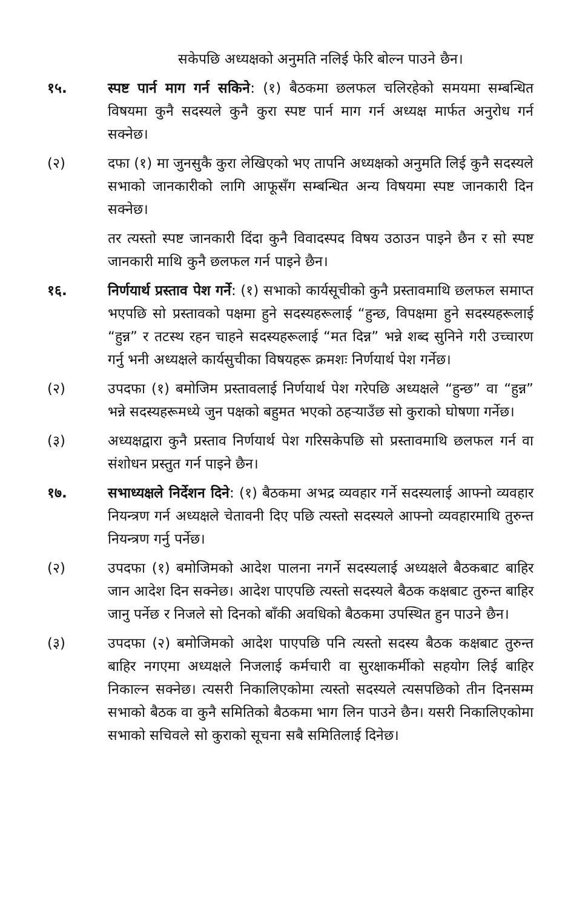सकेपछि अध्यक्षको अनुमति नलिई फेरि बोल्न पाउने छैन।
१५. स्पष्ट पार्न माग गर्न सकिने: (१) बैठकमा छलफल चलिरहेको समयमा सम्बन्धित विषयमा कुनै सदस्यले कुनै कुरा स्पष्ट पार्न माग गर्न अध्यक्ष मार्फत अनुरोध गर्न सक्नेछ।
(२) दफा (१) मा जुनसुकै कुरा लेखिएको भए तापनि अध्यक्षको अनुमति लिई कुनै सदस्यले सभाको जानकारीको लागि आफूसँग सम्बन्धित अन्य विषयमा स्पष्ट जानकारी दिन सक्नेछ।
तर त्यस्तो स्पष्ट जानकारी दिंदा कुनै विवादस्पद विषय उठाउन पाइने छैन र सो स्पष्ट जानकारी माथि कुनै छलफल गर्न पाइने छैन।
१६. निर्णयार्थ प्रस्ताव पेश गर्ने: (१) सभाको कार्यसूचीको कुनै प्रस्तावमाथि छलफल समाप्त भएपछि सो प्रस्तावको पक्षमा हुने सदस्यहरूलाई “हुन्छ, विपक्षमा हुने सदस्यहरूलाई “हुन्न” र तटस्थ रहन चाहने सदस्यहरूलाई “मत दिन्न” भन्ने शब्द सुनिने गरी उच्चारण गर्नु भनी अध्यक्षले कार्यसुचीका विषयहरू क्रमशः निर्णयार्थ पेश गर्नेछ।
(२) उपदफा (१) बमोजिम प्रस्तावलाई निर्णयार्थ पेश गरेपछि अध्यक्षले “हुन्छ” वा “हुन्न” भन्ने सदस्यहरूमध्ये जुन पक्षको बहुमत भएको ठहऱ्याउँछ सो कुराको घोषणा गर्नेछ।
(३) अध्यक्षद्वारा कुनै प्रस्ताव निर्णयार्थ पेश गरिसकेपछि सो प्रस्तावमाथि छलफल गर्न वा संशोधन प्रस्तुत गर्न पाइने छैन।
१७. सभाध्यक्षले निर्देशन दिने: (१) बैठकमा अभद्र व्यवहार गर्ने सदस्यलाई आफ्नो व्यवहार नियन्त्रण गर्न अध्यक्षले चेतावनी दिए पछि त्यस्तो सदस्यले आफ्नो व्यवहारमाथि तुरुन्त नियन्त्रण गर्नु पर्नेछ।
(२) उपदफा (१) बमोजिमको आदेश पालना नगर्ने सदस्यलाई अध्यक्षले बैठकबाट बाहिर जान आदेश दिन सक्नेछ। आदेश पाएपछि त्यस्तो सदस्यले बैठक कक्षबाट तुरुन्त बाहिर जानु पर्नेछ र निजले सो दिनको बाँकी अवधिको बैठकमा उपस्थित हुन पाउने छैन।
(३) उपदफा (२) बमोजिमको आदेश पाएपछि पनि त्यस्तो सदस्य बैठक कक्षबाट तुरुन्त बाहिर नगएमा अध्यक्षले निजलाई कर्मचारी वा सुरक्षाकर्मीको सहयोग लिई बाहिर निकाल्न सक्नेछ। त्यसरी निकालिएकोमा त्यस्तो सदस्यले त्यसपछिको तीन दिनसम्म सभाको बैठक वा कुनै समितिको बैठकमा भाग लिन पाउने छैन। यसरी निकालिएकोमा सभाको सचिवले सो कुराको सूचना सबै समितिलाई दिनेछ।